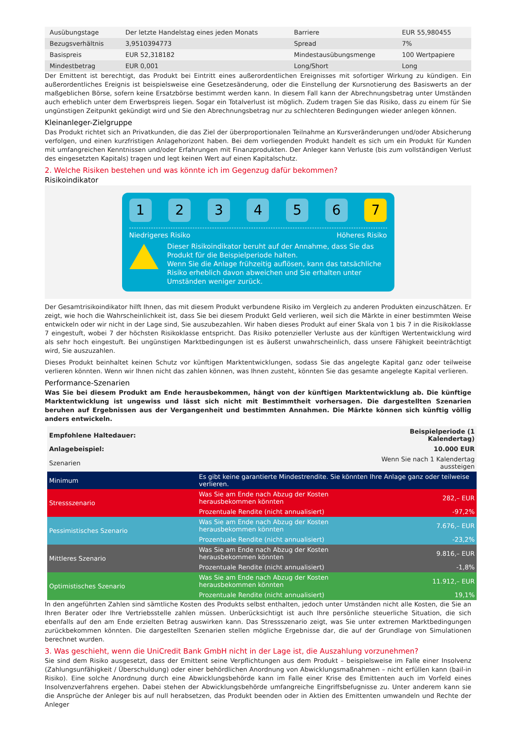| Ausübungstage | Der letzte Handelstag eines jeden Monats | Barriere | EUR 55,980455 |
| Bezugsverhältnis | 3,9510394773 | Spread | 7% |
| Basispreis | EUR 52,318182 | Mindestausübungsmenge | 100 Wertpapiere |
| Mindestbetrag | EUR 0,001 | Long/Short | Long |
Der Emittent ist berechtigt, das Produkt bei Eintritt eines außerordentlichen Ereignisses mit sofortiger Wirkung zu kündigen. Ein außerordentliches Ereignis ist beispielsweise eine Gesetzesänderung, oder die Einstellung der Kursnotierung des Basiswerts an der maßgeblichen Börse, sofern keine Ersatzbörse bestimmt werden kann. In diesem Fall kann der Abrechnungsbetrag unter Umständen auch erheblich unter dem Erwerbspreis liegen. Sogar ein Totalverlust ist möglich. Zudem tragen Sie das Risiko, dass zu einem für Sie ungünstigen Zeitpunkt gekündigt wird und Sie den Abrechnungsbetrag nur zu schlechteren Bedingungen wieder anlegen können.
Kleinanleger-Zielgruppe
Das Produkt richtet sich an Privatkunden, die das Ziel der überproportionalen Teilnahme an Kursveränderungen und/oder Absicherung verfolgen, und einen kurzfristigen Anlagehorizont haben. Bei dem vorliegenden Produkt handelt es sich um ein Produkt für Kunden mit umfangreichen Kenntnissen und/oder Erfahrungen mit Finanzprodukten. Der Anleger kann Verluste (bis zum vollständigen Verlust des eingesetzten Kapitals) tragen und legt keinen Wert auf einen Kapitalschutz.
2. Welche Risiken bestehen und was könnte ich im Gegenzug dafür bekommen?
Risikoindikator
1 2 3 4 5 6 7
Niedrigeres Risiko Höheres Risiko
Dieser Risikoindikator beruht auf der Annahme, dass Sie das Produkt für die Beispielperiode halten.
Wenn Sie die Anlage frühzeitig auflösen, kann das tatsächliche Risiko erheblich davon abweichen und Sie erhalten unter Umständen weniger zurück.
Der Gesamtrisikoindikator hilft Ihnen, das mit diesem Produkt verbundene Risiko im Vergleich zu anderen Produkten einzuschätzen. Er zeigt, wie hoch die Wahrscheinlichkeit ist, dass Sie bei diesem Produkt Geld verlieren, weil sich die Märkte in einer bestimmten Weise entwickeln oder wir nicht in der Lage sind, Sie auszubezahlen. Wir haben dieses Produkt auf einer Skala von 1 bis 7 in die Risikoklasse 7 eingestuft, wobei 7 der höchsten Risikoklasse entspricht. Das Risiko potenzieller Verluste aus der künftigen Wertentwicklung wird als sehr hoch eingestuft. Bei ungünstigen Marktbedingungen ist es äußerst unwahrscheinlich, dass unsere Fähigkeit beeinträchtigt wird, Sie auszuzahlen.
Dieses Produkt beinhaltet keinen Schutz vor künftigen Marktentwicklungen, sodass Sie das angelegte Kapital ganz oder teilweise verlieren könnten. Wenn wir Ihnen nicht das zahlen können, was Ihnen zusteht, könnten Sie das gesamte angelegte Kapital verlieren.
Performance-Szenarien
Was Sie bei diesem Produkt am Ende herausbekommen, hängt von der künftigen Marktentwicklung ab. Die künftige Marktentwicklung ist ungewiss und lässt sich nicht mit Bestimmtheit vorhersagen. Die dargestellten Szenarien beruhen auf Ergebnissen aus der Vergangenheit und bestimmten Annahmen. Die Märkte können sich künftig völlig anders entwickeln.
| Empfohlene Haltedauer: | | Beispielperiode (1 Kalendertag) |
| Anlagebeispiel: | | 10.000 EUR |
| Szenarien | | Wenn Sie nach 1 Kalendertag aussteigen |
| Minimum | Es gibt keine garantierte Mindestrendite. Sie könnten Ihre Anlage ganz oder teilweise verlieren. | |
| Stressszenario | Was Sie am Ende nach Abzug der Kosten herausbekommen könnten | 282,– EUR |
| | Prozentuale Rendite (nicht annualisiert) | -97,2% |
| Pessimistisches Szenario | Was Sie am Ende nach Abzug der Kosten herausbekommen könnten | 7.676,– EUR |
| | Prozentuale Rendite (nicht annualisiert) | -23,2% |
| Mittleres Szenario | Was Sie am Ende nach Abzug der Kosten herausbekommen könnten | 9.816,– EUR |
| | Prozentuale Rendite (nicht annualisiert) | -1,8% |
| Optimistisches Szenario | Was Sie am Ende nach Abzug der Kosten herausbekommen könnten | 11.912,– EUR |
| | Prozentuale Rendite (nicht annualisiert) | 19,1% |
In den angeführten Zahlen sind sämtliche Kosten des Produkts selbst enthalten, jedoch unter Umständen nicht alle Kosten, die Sie an Ihren Berater oder Ihre Vertriebsstelle zahlen müssen. Unberücksichtigt ist auch Ihre persönliche steuerliche Situation, die sich ebenfalls auf den am Ende erzielten Betrag auswirken kann. Das Stressszenario zeigt, was Sie unter extremen Marktbedingungen zurückbekommen könnten. Die dargestellten Szenarien stellen mögliche Ergebnisse dar, die auf der Grundlage von Simulationen berechnet wurden.
3. Was geschieht, wenn die UniCredit Bank GmbH nicht in der Lage ist, die Auszahlung vorzunehmen?
Sie sind dem Risiko ausgesetzt, dass der Emittent seine Verpflichtungen aus dem Produkt – beispielsweise im Falle einer Insolvenz (Zahlungsunfähigkeit / Überschuldung) oder einer behördlichen Anordnung von Abwicklungsmaßnahmen – nicht erfüllen kann (bail-in Risiko). Eine solche Anordnung durch eine Abwicklungsbehörde kann im Falle einer Krise des Emittenten auch im Vorfeld eines Insolvenzverfahrens ergehen. Dabei stehen der Abwicklungsbehörde umfangreiche Eingriffsbefugnisse zu. Unter anderem kann sie die Ansprüche der Anleger bis auf null herabsetzen, das Produkt beenden oder in Aktien des Emittenten umwandeln und Rechte der Anleger